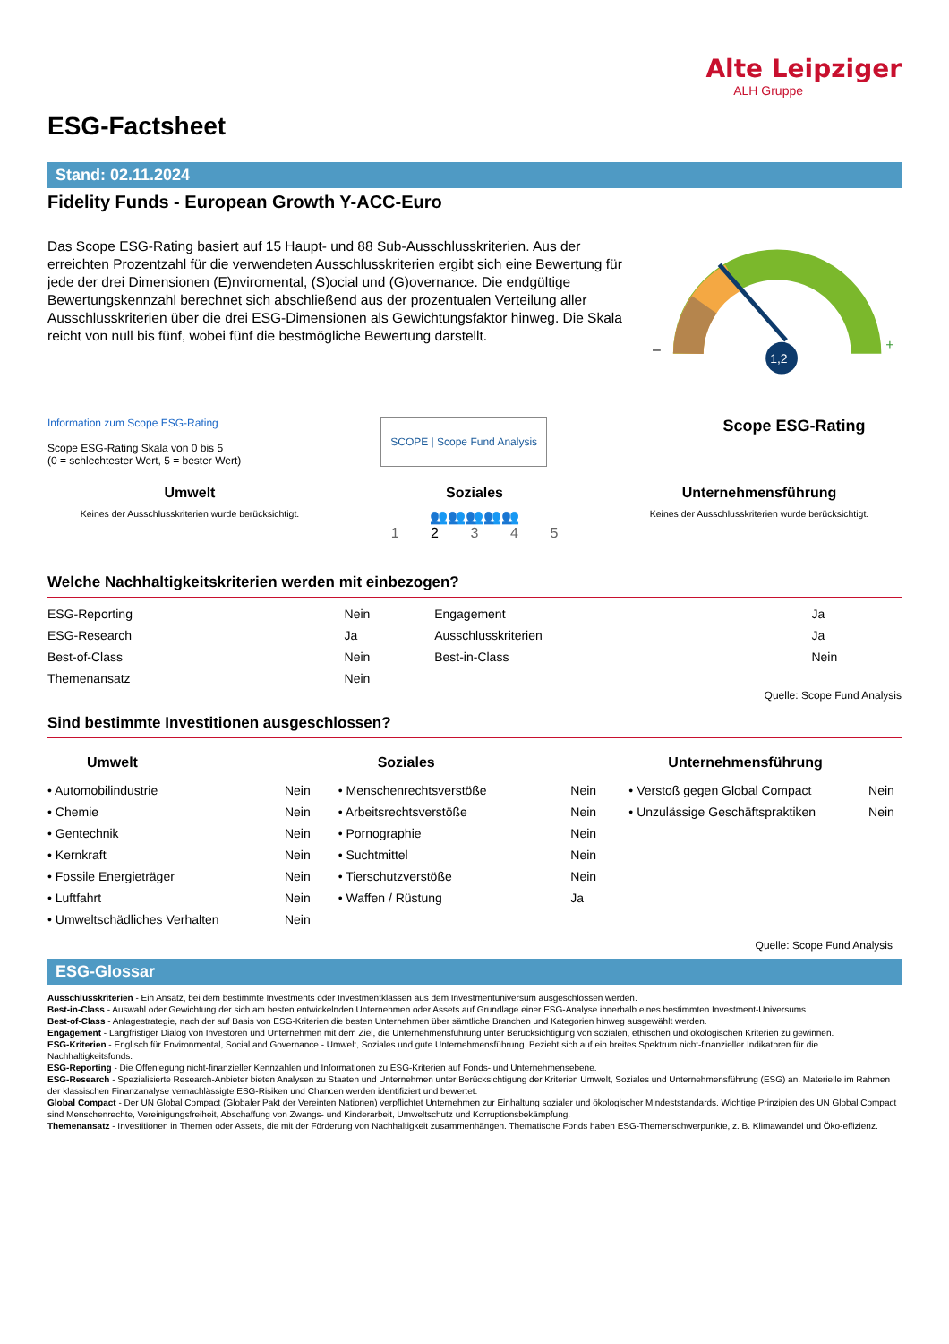Alte Leipziger
ALH Gruppe
ESG-Factsheet
Stand: 02.11.2024
Fidelity Funds - European Growth Y-ACC-Euro
Das Scope ESG-Rating basiert auf 15 Haupt- und 88 Sub-Ausschlusskriterien. Aus der erreichten Prozentzahl für die verwendeten Ausschlusskriterien ergibt sich eine Bewertung für jede der drei Dimensionen (E)nviromental, (S)ocial und (G)overnance. Die endgültige Bewertungskennzahl berechnet sich abschließend aus der prozentualen Verteilung aller Ausschlusskriterien über die drei ESG-Dimensionen als Gewichtungsfaktor hinweg. Die Skala reicht von null bis fünf, wobei fünf die bestmögliche Bewertung darstellt.
1,2
–
+
Information zum Scope ESG-Rating
Scope ESG-Rating Skala von 0 bis 5
(0 = schlechtester Wert, 5 = bester Wert)
SCOPE | Scope Fund Analysis
Scope ESG-Rating
Umwelt
Keines der Ausschlusskriterien wurde berücksichtigt.
Soziales
👥👥👥👥👥
1 2 3 4 5
Unternehmensführung
Keines der Ausschlusskriterien wurde berücksichtigt.
Welche Nachhaltigkeitskriterien werden mit einbezogen?
| ESG-Reporting | Nein | Engagement | Ja |
| ESG-Research | Ja | Ausschlusskriterien | Ja |
| Best-of-Class | Nein | Best-in-Class | Nein |
| Themenansatz | Nein | | |
Quelle: Scope Fund Analysis
Sind bestimmte Investitionen ausgeschlossen?
Umwelt
| • Automobilindustrie | Nein |
| • Chemie | Nein |
| • Gentechnik | Nein |
| • Kernkraft | Nein |
| • Fossile Energieträger | Nein |
| • Luftfahrt | Nein |
| • Umweltschädliches Verhalten | Nein |
Soziales
| • Menschenrechtsverstöße | Nein |
| • Arbeitsrechtsverstöße | Nein |
| • Pornographie | Nein |
| • Suchtmittel | Nein |
| • Tierschutzverstöße | Nein |
| • Waffen / Rüstung | Ja |
Unternehmensführung
| • Verstoß gegen Global Compact | Nein |
| • Unzulässige Geschäftspraktiken | Nein |
Quelle: Scope Fund Analysis
ESG-Glossar
Ausschlusskriterien - Ein Ansatz, bei dem bestimmte Investments oder Investmentklassen aus dem Investmentuniversum ausgeschlossen werden.
Best-in-Class - Auswahl oder Gewichtung der sich am besten entwickelnden Unternehmen oder Assets auf Grundlage einer ESG-Analyse innerhalb eines bestimmten Investment-Universums.
Best-of-Class - Anlagestrategie, nach der auf Basis von ESG-Kriterien die besten Unternehmen über sämtliche Branchen und Kategorien hinweg ausgewählt werden.
Engagement - Langfristiger Dialog von Investoren und Unternehmen mit dem Ziel, die Unternehmensführung unter Berücksichtigung von sozialen, ethischen und ökologischen Kriterien zu gewinnen.
ESG-Kriterien - Englisch für Environmental, Social and Governance - Umwelt, Soziales und gute Unternehmensführung. Bezieht sich auf ein breites Spektrum nicht-finanzieller Indikatoren für die Nachhaltigkeitsfonds.
ESG-Reporting - Die Offenlegung nicht-finanzieller Kennzahlen und Informationen zu ESG-Kriterien auf Fonds- und Unternehmensebene.
ESG-Research - Spezialisierte Research-Anbieter bieten Analysen zu Staaten und Unternehmen unter Berücksichtigung der Kriterien Umwelt, Soziales und Unternehmensführung (ESG) an. Materielle im Rahmen der klassischen Finanzanalyse vernachlässigte ESG-Risiken und Chancen werden identifiziert und bewertet.
Global Compact - Der UN Global Compact (Globaler Pakt der Vereinten Nationen) verpflichtet Unternehmen zur Einhaltung sozialer und ökologischer Mindeststandards. Wichtige Prinzipien des UN Global Compact sind Menschenrechte, Vereinigungsfreiheit, Abschaffung von Zwangs- und Kinderarbeit, Umweltschutz und Korruptionsbekämpfung.
Themenansatz - Investitionen in Themen oder Assets, die mit der Förderung von Nachhaltigkeit zusammenhängen. Thematische Fonds haben ESG-Themenschwerpunkte, z. B. Klimawandel und Öko-effizienz.